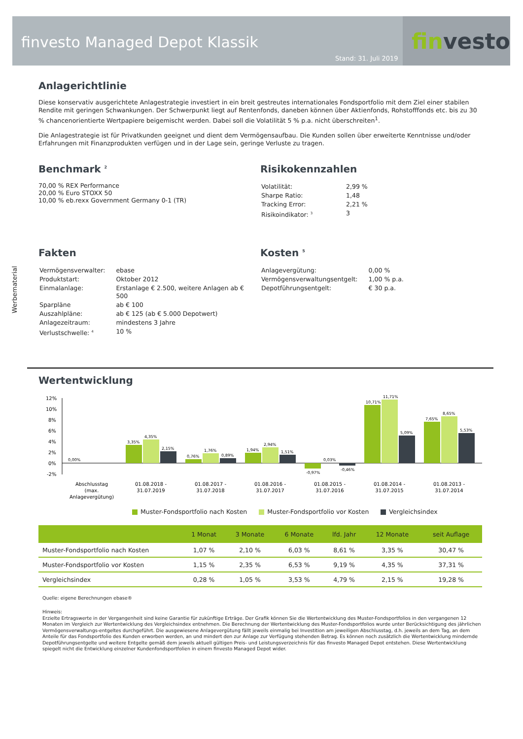finvesto Managed Depot Klassik
Stand: 31. Juli 2019
fin vesto
Werbematerial
Anlagerichtlinie
Diese konservativ ausgerichtete Anlagestrategie investiert in ein breit gestreutes internationales Fondsportfolio mit dem Ziel einer stabilen Rendite mit geringen Schwankungen. Der Schwerpunkt liegt auf Rentenfonds, daneben können über Aktienfonds, Rohstofffonds etc. bis zu 30 % chancenorientierte Wertpapiere beigemischt werden. Dabei soll die Volatilität 5 % p.a. nicht überschreiten<sup>1</sup>.
Die Anlagestrategie ist für Privatkunden geeignet und dient dem Vermögensaufbau. Die Kunden sollen über erweiterte Kenntnisse und/oder Erfahrungen mit Finanzprodukten verfügen und in der Lage sein, geringe Verluste zu tragen.
Benchmark <sup>2</sup>
70,00 % REX Performance
20,00 % Euro STOXX 50
10,00 % eb.rexx Government Germany 0-1 (TR)
Risikokennzahlen
| Volatilität: | 2,99 % |
| Sharpe Ratio: | 1,48 |
| Tracking Error: | 2,21 % |
| Risikoindikator: <sup>3</sup> | 3 |
Fakten
| Vermögensverwalter: | ebase |
| Produktstart: | Oktober 2012 |
| Einmalanlage: | Erstanlage € 2.500, weitere Anlagen ab € 500 |
| Sparpläne | ab € 100 |
| Auszahlpläne: | ab € 125 (ab € 5.000 Depotwert) |
| Anlagezeitraum: | mindestens 3 Jahre |
| Verlustschwelle: <sup>4</sup> | 10 % |
Kosten <sup>5</sup>
| Anlagevergütung: | 0,00 % |
| Vermögensverwaltungsentgelt: | 1,00 % p.a. |
| Depotführungsentgelt: | € 30 p.a. |
Wertentwicklung
12%
10%
8%
6%
4%
2%
0%
-2%
0,00%
3,35%
4,35%
2,15%
0,76%
1,76%
0,89%
1,94%
2,94%
1,51%
-0,97%
0,03%
-0,46%
10,71%
11,71%
5,09%
7,65%
8,65%
5,53%
Abschlusstag
(max.
Anlagevergütung)
01.08.2018 -
31.07.2019
01.08.2017 -
31.07.2018
01.08.2016 -
31.07.2017
01.08.2015 -
31.07.2016
01.08.2014 -
31.07.2015
01.08.2013 -
31.07.2014
Muster-Fondsportfolio nach Kosten Muster-Fondsportfolio vor Kosten Vergleichsindex
| | 1 Monat | 3 Monate | 6 Monate | lfd. Jahr | 12 Monate | seit Auflage |
| --- | --- | --- | --- | --- | --- | --- |
| Muster-Fondsportfolio nach Kosten | 1,07 % | 2,10 % | 6,03 % | 8,61 % | 3,35 % | 30,47 % |
| Muster-Fondsportfolio vor Kosten | 1,15 % | 2,35 % | 6,53 % | 9,19 % | 4,35 % | 37,31 % |
| Vergleichsindex | 0,28 % | 1,05 % | 3,53 % | 4,79 % | 2,15 % | 19,28 % |
Quelle: eigene Berechnungen ebase®
Hinweis:
Erzielte Ertragswerte in der Vergangenheit sind keine Garantie für zukünftige Erträge. Der Grafik können Sie die Wertentwicklung des Muster-Fondsportfolios in den vergangenen 12 Monaten im Vergleich zur Wertentwicklung des Vergleichsindex entnehmen. Die Berechnung der Wertentwicklung des Muster-Fondsportfolios wurde unter Berücksichtigung des jährlichen Vermögensverwaltungs-entgeltes durchgeführt. Die ausgewiesene Anlagevergütung fällt jeweils einmalig bei Investition am jeweiligen Abschlusstag, d.h. jeweils an dem Tag, an dem Anteile für das Fondsportfolio des Kunden erworben werden, an und mindert den zur Anlage zur Verfügung stehenden Betrag. Es können noch zusätzlich die Wertentwicklung mindernde Depotführungsentgelte und weitere Entgelte gemäß dem jeweils aktuell gültigen Preis- und Leistungsverzeichnis für das finvesto Managed Depot entstehen. Diese Wertentwicklung spiegelt nicht die Entwicklung einzelner Kundenfondsportfolien in einem finvesto Managed Depot wider.